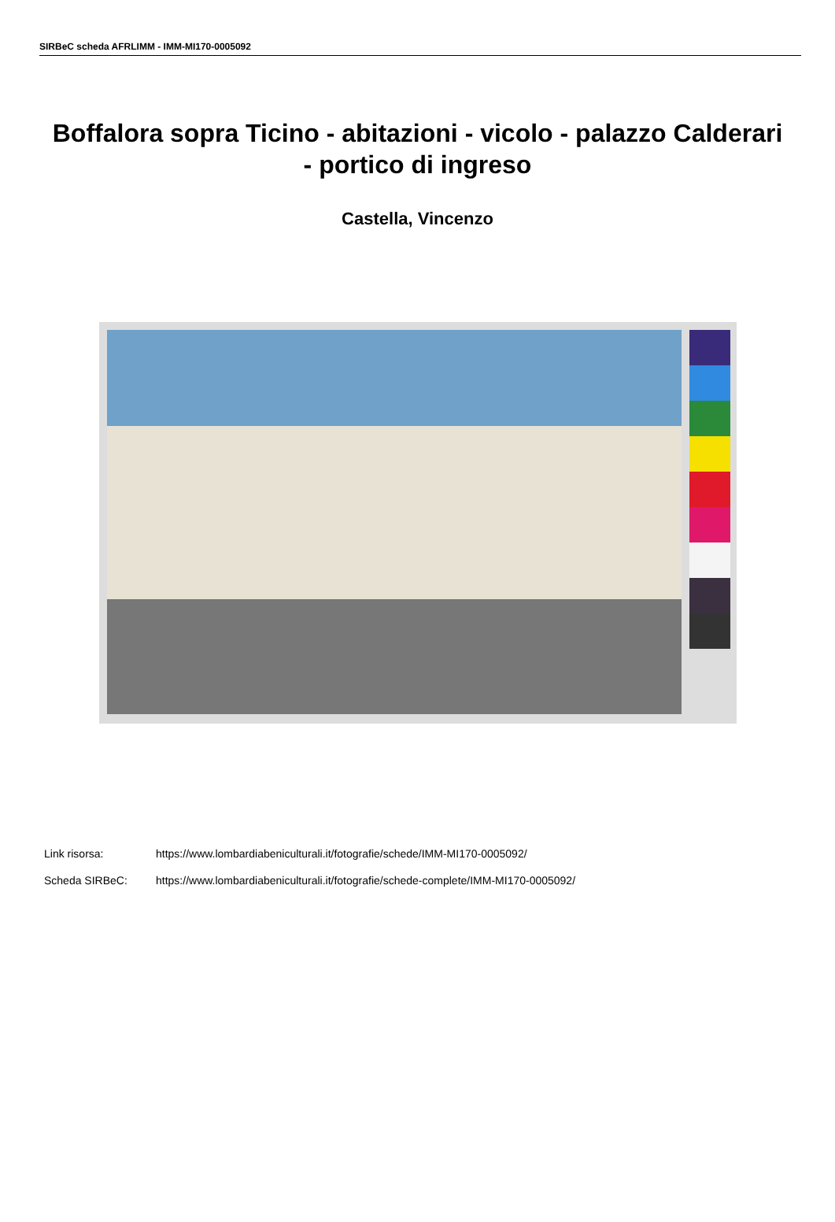SIRBeC scheda AFRLIMM - IMM-MI170-0005092
Boffalora sopra Ticino - abitazioni - vicolo - palazzo Calderari - portico di ingreso
Castella, Vincenzo
Link risorsa: https://www.lombardiabeniculturali.it/fotografie/schede/IMM-MI170-0005092/
Scheda SIRBeC: https://www.lombardiabeniculturali.it/fotografie/schede-complete/IMM-MI170-0005092/